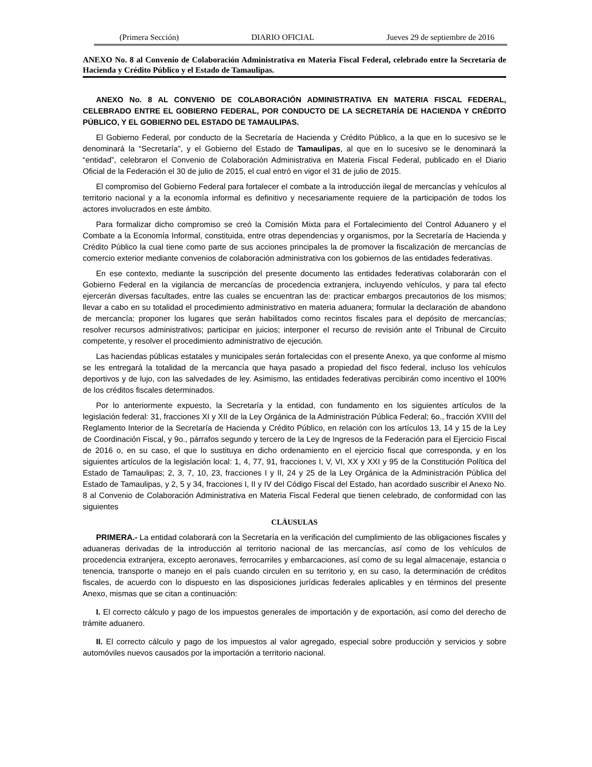(Primera Sección) DIARIO OFICIAL Jueves 29 de septiembre de 2016
ANEXO No. 8 al Convenio de Colaboración Administrativa en Materia Fiscal Federal, celebrado entre la Secretaría de Hacienda y Crédito Público y el Estado de Tamaulipas.
ANEXO No. 8 AL CONVENIO DE COLABORACIÓN ADMINISTRATIVA EN MATERIA FISCAL FEDERAL, CELEBRADO ENTRE EL GOBIERNO FEDERAL, POR CONDUCTO DE LA SECRETARÍA DE HACIENDA Y CRÉDITO PÚBLICO, Y EL GOBIERNO DEL ESTADO DE TAMAULIPAS.
El Gobierno Federal, por conducto de la Secretaría de Hacienda y Crédito Público, a la que en lo sucesivo se le denominará la “Secretaría”, y el Gobierno del Estado de Tamaulipas, al que en lo sucesivo se le denominará la “entidad”, celebraron el Convenio de Colaboración Administrativa en Materia Fiscal Federal, publicado en el Diario Oficial de la Federación el 30 de julio de 2015, el cual entró en vigor el 31 de julio de 2015.
El compromiso del Gobierno Federal para fortalecer el combate a la introducción ilegal de mercancías y vehículos al territorio nacional y a la economía informal es definitivo y necesariamente requiere de la participación de todos los actores involucrados en este ámbito.
Para formalizar dicho compromiso se creó la Comisión Mixta para el Fortalecimiento del Control Aduanero y el Combate a la Economía Informal, constituida, entre otras dependencias y organismos, por la Secretaría de Hacienda y Crédito Público la cual tiene como parte de sus acciones principales la de promover la fiscalización de mercancías de comercio exterior mediante convenios de colaboración administrativa con los gobiernos de las entidades federativas.
En ese contexto, mediante la suscripción del presente documento las entidades federativas colaborarán con el Gobierno Federal en la vigilancia de mercancías de procedencia extranjera, incluyendo vehículos, y para tal efecto ejercerán diversas facultades, entre las cuales se encuentran las de: practicar embargos precautorios de los mismos; llevar a cabo en su totalidad el procedimiento administrativo en materia aduanera; formular la declaración de abandono de mercancía; proponer los lugares que serán habilitados como recintos fiscales para el depósito de mercancías; resolver recursos administrativos; participar en juicios; interponer el recurso de revisión ante el Tribunal de Circuito competente, y resolver el procedimiento administrativo de ejecución.
Las haciendas públicas estatales y municipales serán fortalecidas con el presente Anexo, ya que conforme al mismo se les entregará la totalidad de la mercancía que haya pasado a propiedad del fisco federal, incluso los vehículos deportivos y de lujo, con las salvedades de ley. Asimismo, las entidades federativas percibirán como incentivo el 100% de los créditos fiscales determinados.
Por lo anteriormente expuesto, la Secretaría y la entidad, con fundamento en los siguientes artículos de la legislación federal: 31, fracciones XI y XII de la Ley Orgánica de la Administración Pública Federal; 6o., fracción XVIII del Reglamento Interior de la Secretaría de Hacienda y Crédito Público, en relación con los artículos 13, 14 y 15 de la Ley de Coordinación Fiscal, y 9o., párrafos segundo y tercero de la Ley de Ingresos de la Federación para el Ejercicio Fiscal de 2016 o, en su caso, el que lo sustituya en dicho ordenamiento en el ejercicio fiscal que corresponda, y en los siguientes artículos de la legislación local: 1, 4, 77, 91, fracciones I, V, VI, XX y XXI y 95 de la Constitución Política del Estado de Tamaulipas; 2, 3, 7, 10, 23, fracciones I y II, 24 y 25 de la Ley Orgánica de la Administración Pública del Estado de Tamaulipas, y 2, 5 y 34, fracciones I, II y IV del Código Fiscal del Estado, han acordado suscribir el Anexo No. 8 al Convenio de Colaboración Administrativa en Materia Fiscal Federal que tienen celebrado, de conformidad con las siguientes
CLÁUSULAS
PRIMERA.- La entidad colaborará con la Secretaría en la verificación del cumplimiento de las obligaciones fiscales y aduaneras derivadas de la introducción al territorio nacional de las mercancías, así como de los vehículos de procedencia extranjera, excepto aeronaves, ferrocarriles y embarcaciones, así como de su legal almacenaje, estancia o tenencia, transporte o manejo en el país cuando circulen en su territorio y, en su caso, la determinación de créditos fiscales, de acuerdo con lo dispuesto en las disposiciones jurídicas federales aplicables y en términos del presente Anexo, mismas que se citan a continuación:
I. El correcto cálculo y pago de los impuestos generales de importación y de exportación, así como del derecho de trámite aduanero.
II. El correcto cálculo y pago de los impuestos al valor agregado, especial sobre producción y servicios y sobre automóviles nuevos causados por la importación a territorio nacional.